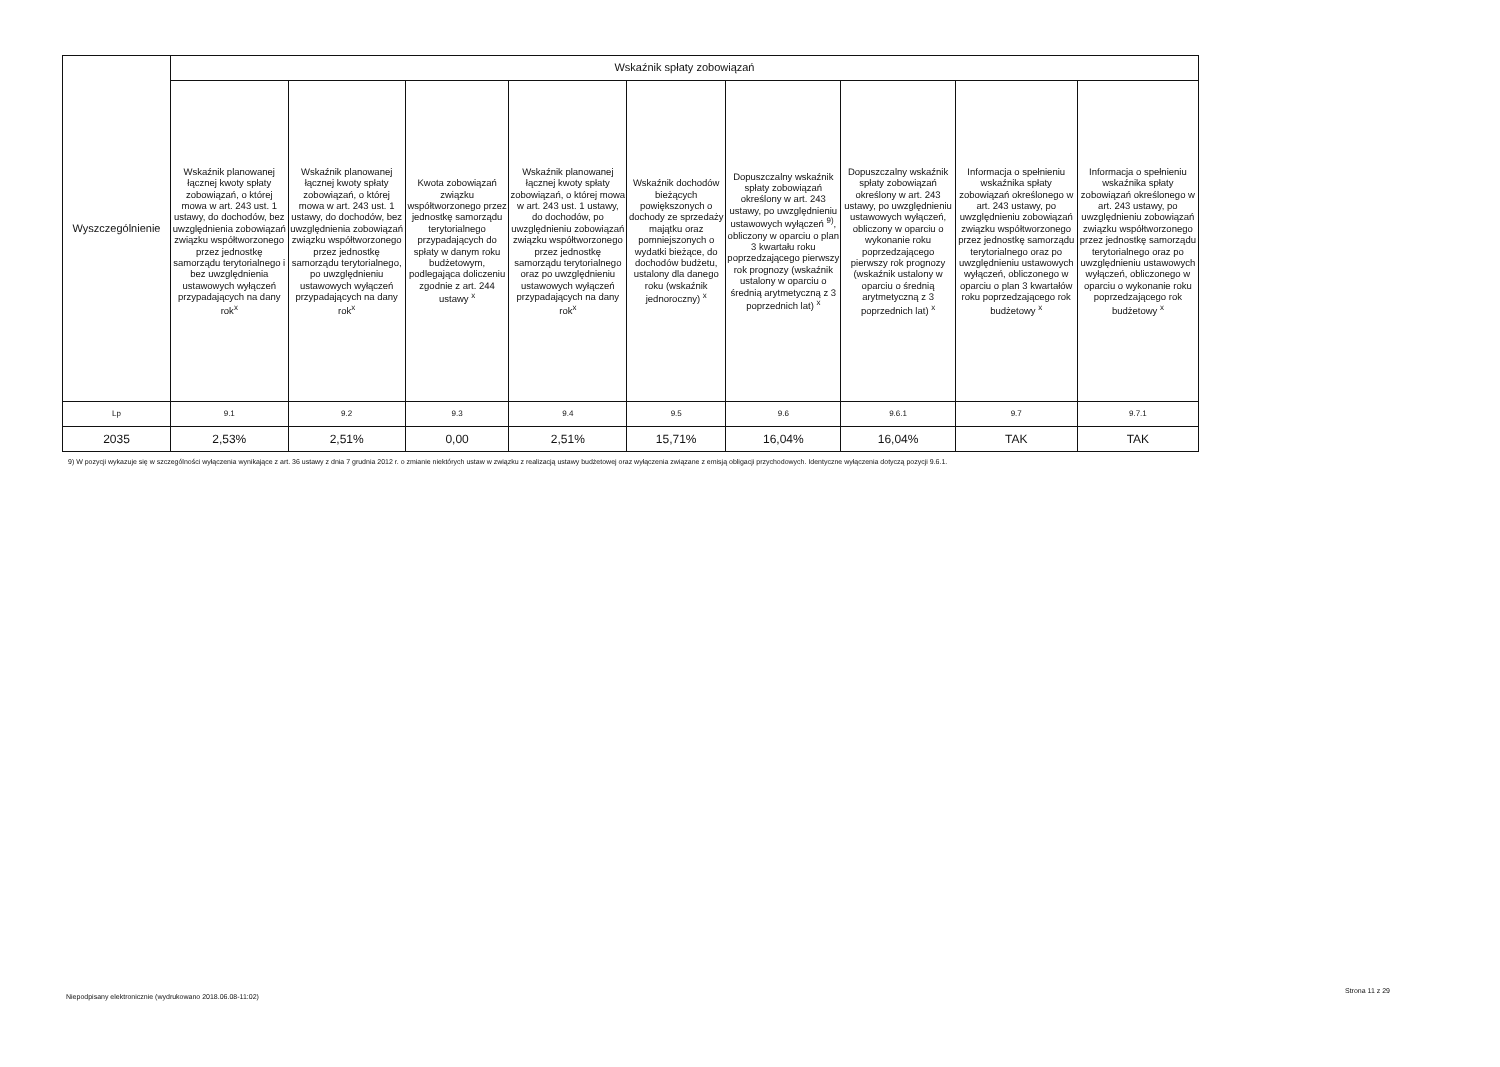| Wyszczególnienie | Wskaźnik spłaty zobowiązań | | | | | | | | |
| --- | --- | --- | --- | --- | --- | --- | --- | --- | --- |
| | Wskaźnik planowanej łącznej kwoty spłaty zobowiązań, o której mowa w art. 243 ust. 1 ustawy, do dochodów, bez uwzględnienia zobowiązań związku współtworzonego przez jednostkę samorządu terytorialnego i bez uwzględnienia ustawowych wyłączeń przypadających na dany rok<sup>x</sup> | Wskaźnik planowanej łącznej kwoty spłaty zobowiązań, o której mowa w art. 243 ust. 1 ustawy, do dochodów, bez uwzględnienia zobowiązań związku współtworzonego przez jednostkę samorządu terytorialnego, po uwzględnieniu ustawowych wyłączeń przypadających na dany rok<sup>x</sup> | Kwota zobowiązań związku współtworzonego przez jednostkę samorządu terytorialnego przypadających do spłaty w danym roku budżetowym, podlegająca doliczeniu zgodnie z art. 244 ustawy <sup>x</sup> | Wskaźnik planowanej łącznej kwoty spłaty zobowiązań, o której mowa w art. 243 ust. 1 ustawy, do dochodów, po uwzględnieniu zobowiązań związku współtworzonego przez jednostkę samorządu terytorialnego oraz po uwzględnieniu ustawowych wyłączeń przypadających na dany rok<sup>x</sup> | Wskaźnik dochodów bieżących powiększonych o dochody ze sprzedaży majątku oraz pomniejszonych o wydatki bieżące, do dochodów budżetu, ustalony dla danego roku (wskaźnik jednoroczny) <sup>x</sup> | Dopuszczalny wskaźnik spłaty zobowiązań określony w art. 243 ustawy, po uwzględnieniu ustawowych wyłączeń <sup>9)</sup>, obliczony w oparciu o plan 3 kwartału roku poprzedzającego pierwszy rok prognozy (wskaźnik ustalony w oparciu o średnią arytmetyczną z 3 poprzednich lat) <sup>x</sup> | Dopuszczalny wskaźnik spłaty zobowiązań określony w art. 243 ustawy, po uwzględnieniu ustawowych wyłączeń, obliczony w oparciu o wykonanie roku poprzedzającego pierwszy rok prognozy (wskaźnik ustalony w oparciu o średnią arytmetyczną z 3 poprzednich lat) <sup>x</sup> | Informacja o spełnieniu wskaźnika spłaty zobowiązań określonego w art. 243 ustawy, po uwzględnieniu zobowiązań związku współtworzonego przez jednostkę samorządu terytorialnego oraz po uwzględnieniu ustawowych wyłączeń, obliczonego w oparciu o plan 3 kwartałów roku poprzedzającego rok budżetowy <sup>x</sup> | Informacja o spełnieniu wskaźnika spłaty zobowiązań określonego w art. 243 ustawy, po uwzględnieniu zobowiązań związku współtworzonego przez jednostkę samorządu terytorialnego oraz po uwzględnieniu ustawowych wyłączeń, obliczonego w oparciu o wykonanie roku poprzedzającego rok budżetowy <sup>x</sup> |
| Lp | 9.1 | 9.2 | 9.3 | 9.4 | 9.5 | 9.6 | 9.6.1 | 9.7 | 9.7.1 |
| 2035 | 2,53% | 2,51% | 0,00 | 2,51% | 15,71% | 16,04% | 16,04% | TAK | TAK |
9) W pozycji wykazuje się w szczególności wyłączenia wynikające z art. 36 ustawy z dnia 7 grudnia 2012 r. o zmianie niektórych ustaw w związku z realizacją ustawy budżetowej oraz wyłączenia związane z emisją obligacji przychodowych. Identyczne wyłączenia dotyczą pozycji 9.6.1.
Niepodpisany elektronicznie (wydrukowano 2018.06.08-11:02)
Strona 11 z 29